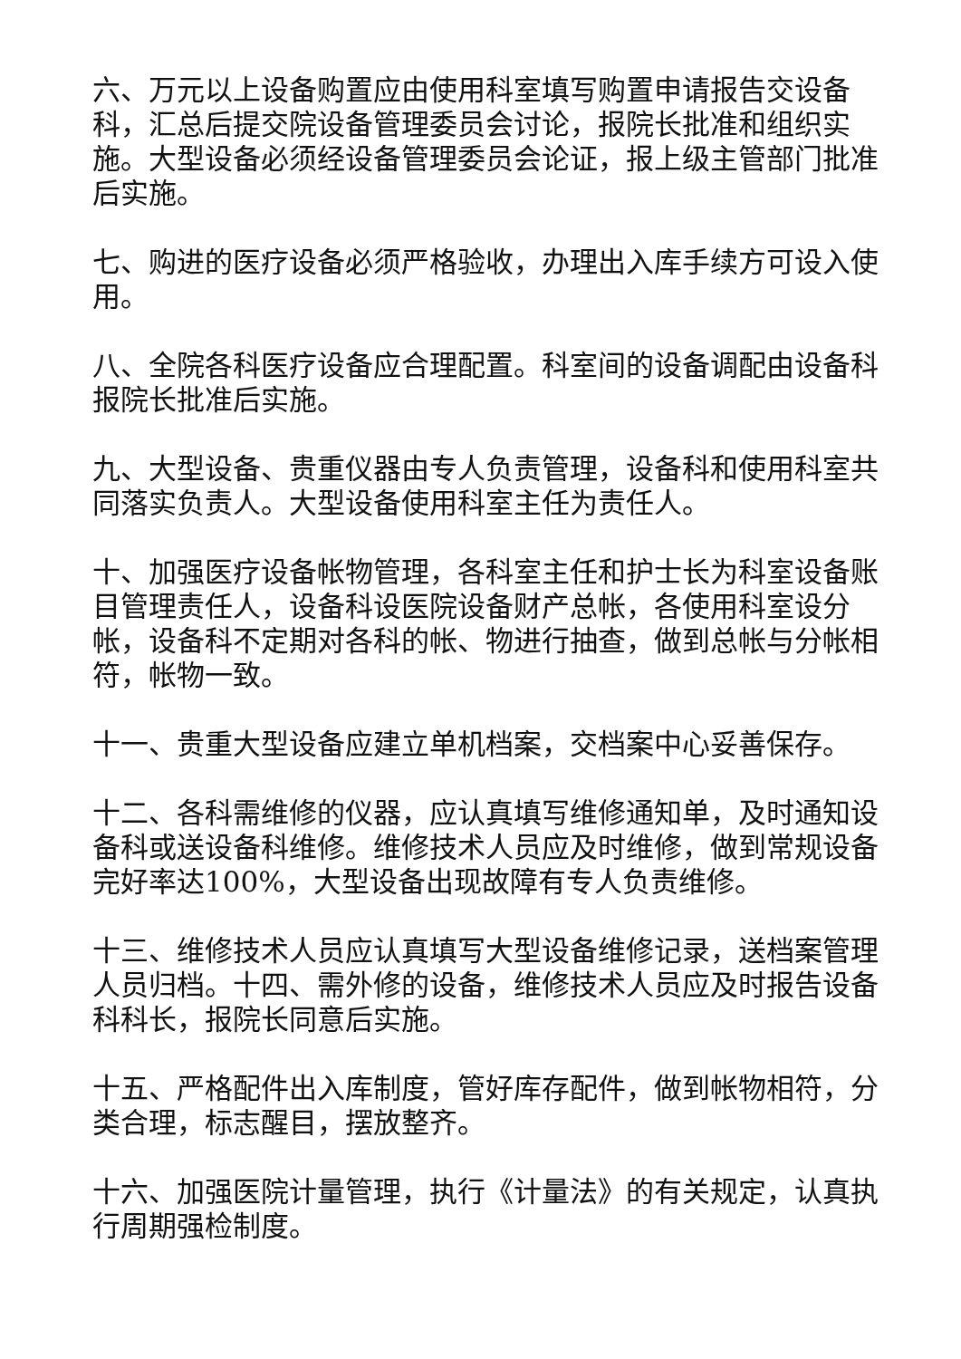六、万元以上设备购置应由使用科室填写购置申请报告交设备科，汇总后提交院设备管理委员会讨论，报院长批准和组织实施。大型设备必须经设备管理委员会论证，报上级主管部门批准后实施。
七、购进的医疗设备必须严格验收，办理出入库手续方可设入使用。
八、全院各科医疗设备应合理配置。科室间的设备调配由设备科报院长批准后实施。
九、大型设备、贵重仪器由专人负责管理，设备科和使用科室共同落实负责人。大型设备使用科室主任为责任人。
十、加强医疗设备帐物管理，各科室主任和护士长为科室设备账目管理责任人，设备科设医院设备财产总帐，各使用科室设分帐，设备科不定期对各科的帐、物进行抽查，做到总帐与分帐相符，帐物一致。
十一、贵重大型设备应建立单机档案，交档案中心妥善保存。
十二、各科需维修的仪器，应认真填写维修通知单，及时通知设备科或送设备科维修。维修技术人员应及时维修，做到常规设备完好率达100%，大型设备出现故障有专人负责维修。
十三、维修技术人员应认真填写大型设备维修记录，送档案管理人员归档。十四、需外修的设备，维修技术人员应及时报告设备科科长，报院长同意后实施。
十五、严格配件出入库制度，管好库存配件，做到帐物相符，分类合理，标志醒目，摆放整齐。
十六、加强医院计量管理，执行《计量法》的有关规定，认真执行周期强检制度。